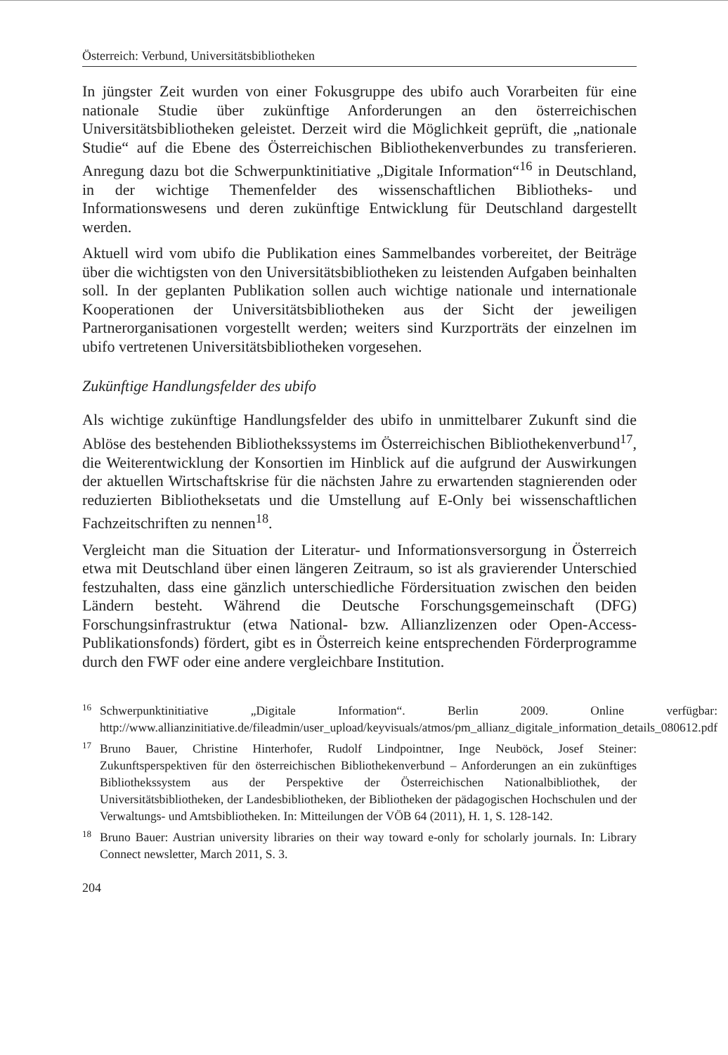Österreich: Verbund, Universitätsbibliotheken
In jüngster Zeit wurden von einer Fokusgruppe des ubifo auch Vorarbeiten für eine nationale Studie über zukünftige Anforderungen an den österreichischen Universitätsbibliotheken geleistet. Derzeit wird die Möglichkeit geprüft, die „nationale Studie“ auf die Ebene des Österreichischen Bibliothekenverbundes zu transferieren. Anregung dazu bot die Schwerpunktinitiative „Digitale Information“<sup>16</sup> in Deutschland, in der wichtige Themenfelder des wissenschaftlichen Bibliotheks- und Informationswesens und deren zukünftige Entwicklung für Deutschland dargestellt werden.
Aktuell wird vom ubifo die Publikation eines Sammelbandes vorbereitet, der Beiträge über die wichtigsten von den Universitätsbibliotheken zu leistenden Aufgaben beinhalten soll. In der geplanten Publikation sollen auch wichtige nationale und internationale Kooperationen der Universitätsbibliotheken aus der Sicht der jeweiligen Partnerorganisationen vorgestellt werden; weiters sind Kurzporträts der einzelnen im ubifo vertretenen Universitätsbibliotheken vorgesehen.
Zukünftige Handlungsfelder des ubifo
Als wichtige zukünftige Handlungsfelder des ubifo in unmittelbarer Zukunft sind die Ablöse des bestehenden Bibliothekssystems im Österreichischen Bibliothekenverbund<sup>17</sup>, die Weiterentwicklung der Konsortien im Hinblick auf die aufgrund der Auswirkungen der aktuellen Wirtschaftskrise für die nächsten Jahre zu erwartenden stagnierenden oder reduzierten Bibliotheksetats und die Umstellung auf E-Only bei wissenschaftlichen Fachzeitschriften zu nennen<sup>18</sup>.
Vergleicht man die Situation der Literatur- und Informationsversorgung in Österreich etwa mit Deutschland über einen längeren Zeitraum, so ist als gravierender Unterschied festzuhalten, dass eine gänzlich unterschiedliche Fördersituation zwischen den beiden Ländern besteht. Während die Deutsche Forschungsgemeinschaft (DFG) Forschungsinfrastruktur (etwa National- bzw. Allianzlizenzen oder Open-Access-Publikationsfonds) fördert, gibt es in Österreich keine entsprechenden Förderprogramme durch den FWF oder eine andere vergleichbare Institution.
16 Schwerpunktinitiative „Digitale Information“. Berlin 2009. Online verfügbar: http://www.allianzinitiative.de/fileadmin/user_upload/keyvisuals/atmos/pm_allianz_digitale_information_details_080612.pdf
17 Bruno Bauer, Christine Hinterhofer, Rudolf Lindpointner, Inge Neuböck, Josef Steiner: Zukunftsperspektiven für den österreichischen Bibliothekenverbund – Anforderungen an ein zukünftiges Bibliothekssystem aus der Perspektive der Österreichischen Nationalbibliothek, der Universitätsbibliotheken, der Landesbibliotheken, der Bibliotheken der pädagogischen Hochschulen und der Verwaltungs- und Amtsbibliotheken. In: Mitteilungen der VÖB 64 (2011), H. 1, S. 128-142.
18 Bruno Bauer: Austrian university libraries on their way toward e-only for scholarly journals. In: Library Connect newsletter, March 2011, S. 3.
204